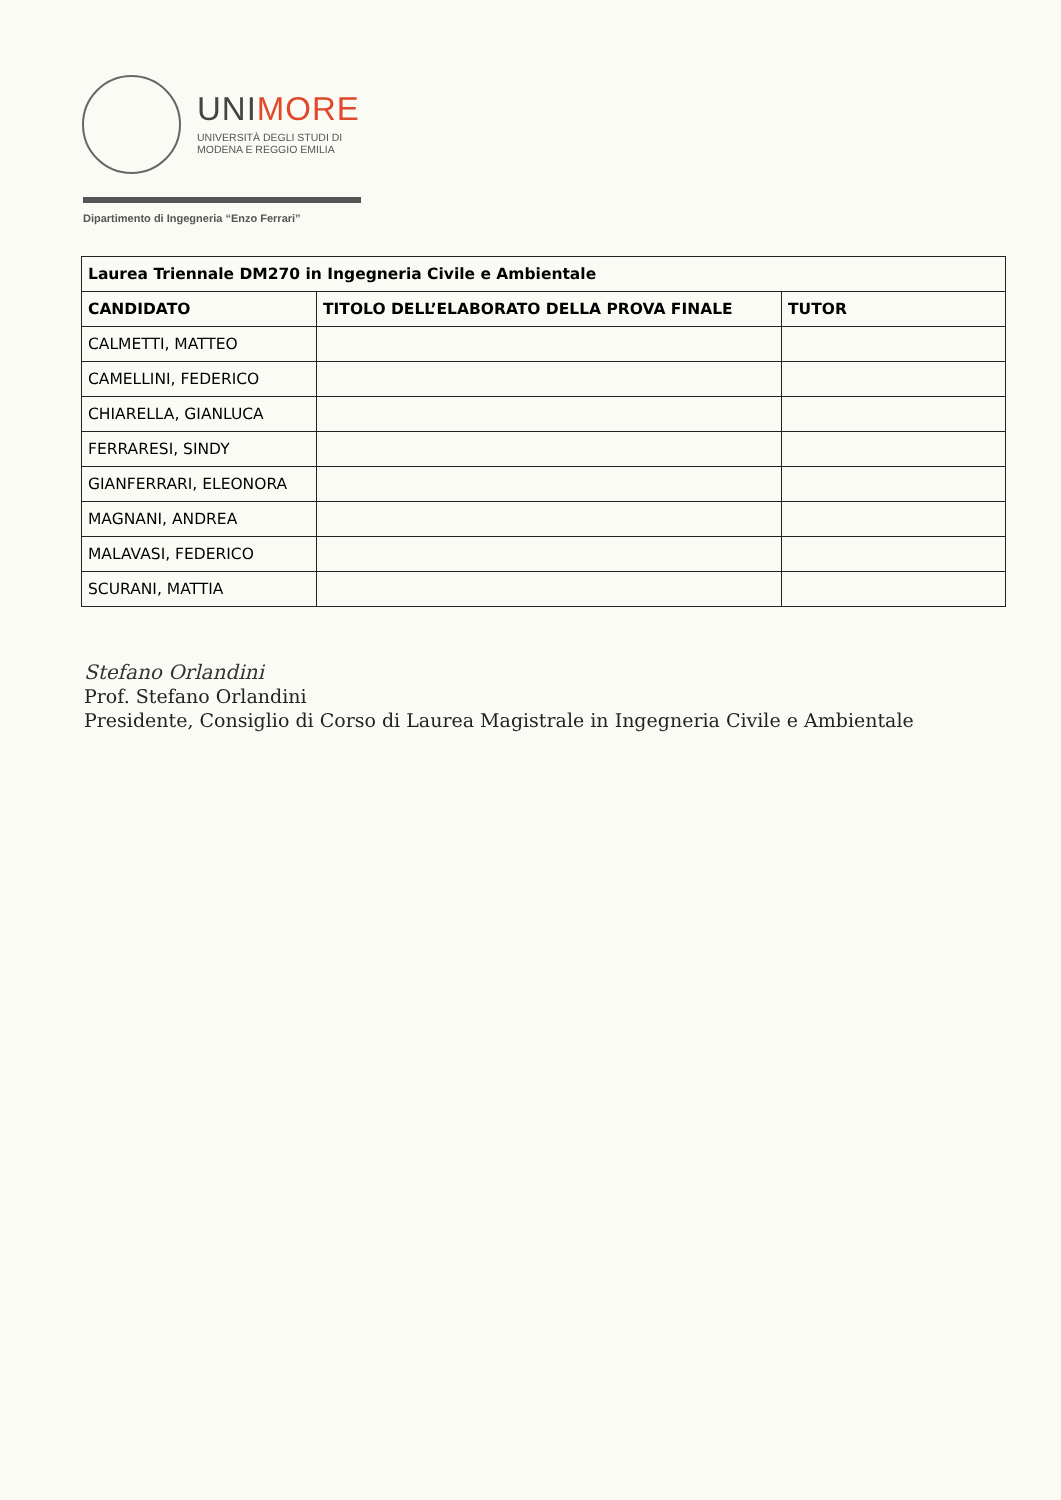UNIMORE
UNIVERSITÀ DEGLI STUDI DI
MODENA E REGGIO EMILIA
Dipartimento di Ingegneria “Enzo Ferrari”
| Laurea Triennale DM270 in Ingegneria Civile e Ambientale | | |
| --- | --- | --- |
| CANDIDATO | TITOLO DELL’ELABORATO DELLA PROVA FINALE | TUTOR |
| CALMETTI, MATTEO | | |
| CAMELLINI, FEDERICO | | |
| CHIARELLA, GIANLUCA | | |
| FERRARESI, SINDY | | |
| GIANFERRARI, ELEONORA | | |
| MAGNANI, ANDREA | | |
| MALAVASI, FEDERICO | | |
| SCURANI, MATTIA | | |
Stefano Orlandini
Prof. Stefano Orlandini
Presidente, Consiglio di Corso di Laurea Magistrale in Ingegneria Civile e Ambientale